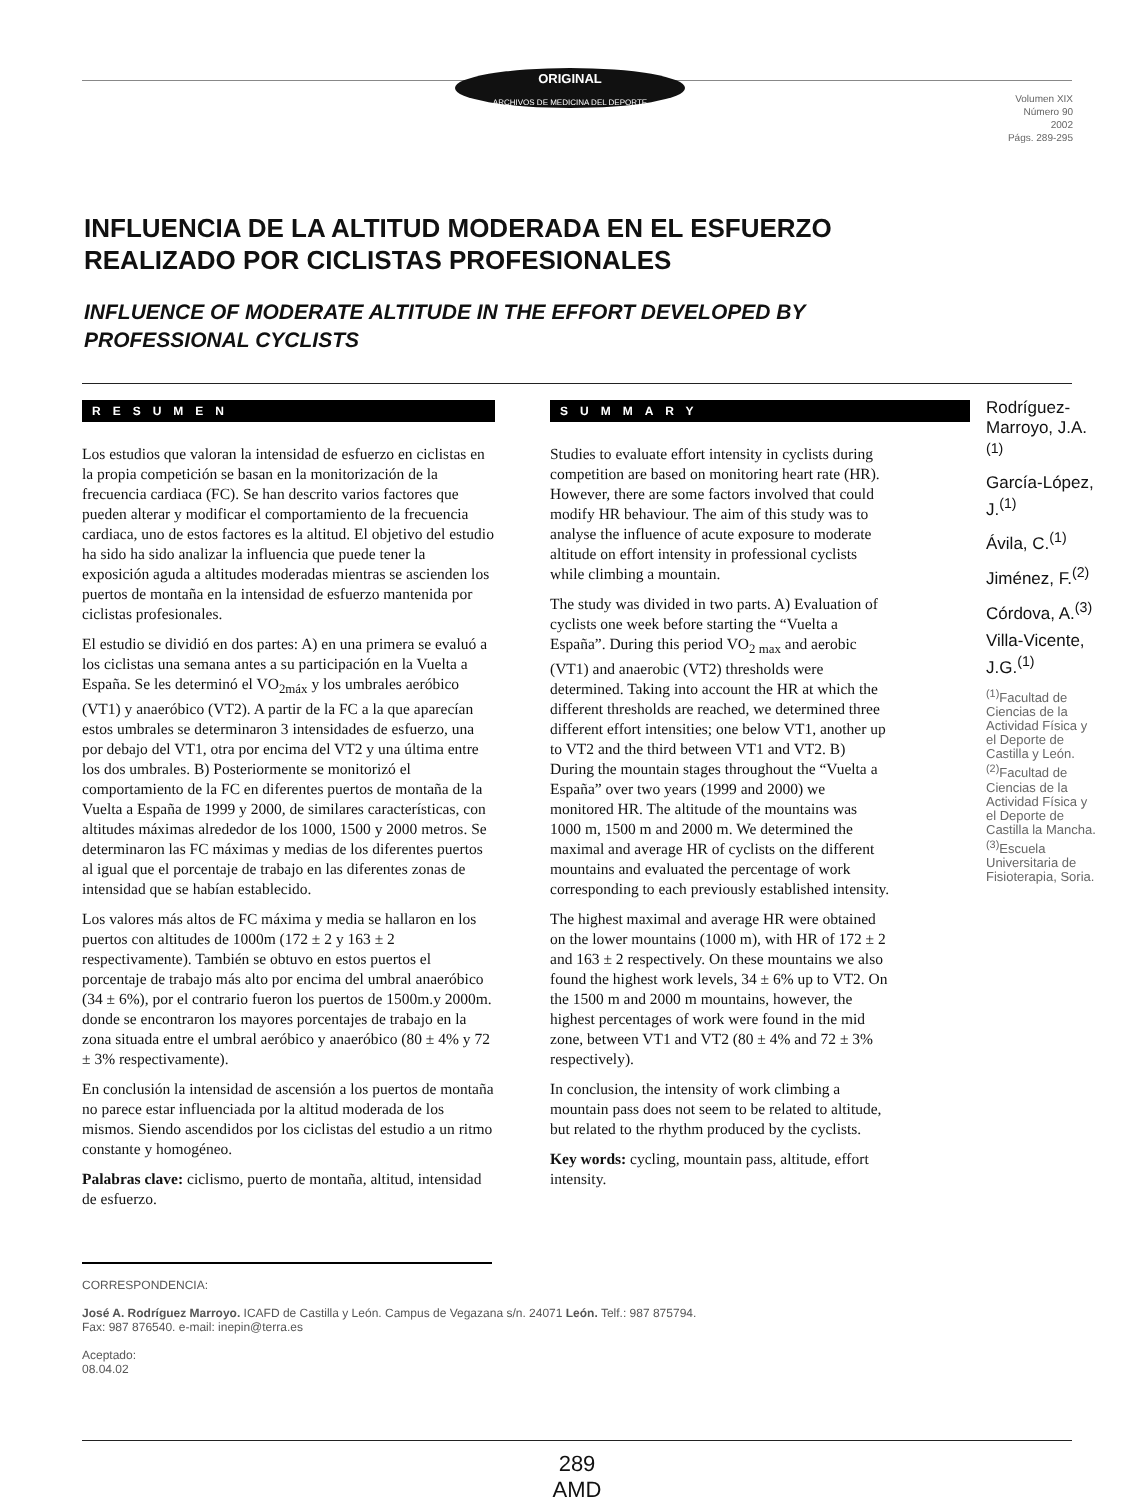ORIGINAL
ARCHIVOS DE MEDICINA DEL DEPORTE
Volumen XIX
Número 90
2002
Págs. 289-295
INFLUENCIA DE LA ALTITUD MODERADA EN EL ESFUERZO REALIZADO POR CICLISTAS PROFESIONALES
INFLUENCE OF MODERATE ALTITUDE IN THE EFFORT DEVELOPED BY PROFESSIONAL CYCLISTS
RESUMEN
Los estudios que valoran la intensidad de esfuerzo en ciclistas en la propia competición se basan en la monitorización de la frecuencia cardiaca (FC). Se han descrito varios factores que pueden alterar y modificar el comportamiento de la frecuencia cardiaca, uno de estos factores es la altitud. El objetivo del estudio ha sido ha sido analizar la influencia que puede tener la exposición aguda a altitudes moderadas mientras se ascienden los puertos de montaña en la intensidad de esfuerzo mantenida por ciclistas profesionales.
El estudio se dividió en dos partes: A) en una primera se evaluó a los ciclistas una semana antes a su participación en la Vuelta a España. Se les determinó el VO<sub>2máx</sub> y los umbrales aeróbico (VT1) y anaeróbico (VT2). A partir de la FC a la que aparecían estos umbrales se determinaron 3 intensidades de esfuerzo, una por debajo del VT1, otra por encima del VT2 y una última entre los dos umbrales. B) Posteriormente se monitorizó el comportamiento de la FC en diferentes puertos de montaña de la Vuelta a España de 1999 y 2000, de similares características, con altitudes máximas alrededor de los 1000, 1500 y 2000 metros. Se determinaron las FC máximas y medias de los diferentes puertos al igual que el porcentaje de trabajo en las diferentes zonas de intensidad que se habían establecido.
Los valores más altos de FC máxima y media se hallaron en los puertos con altitudes de 1000m (172 ± 2 y 163 ± 2 respectivamente). También se obtuvo en estos puertos el porcentaje de trabajo más alto por encima del umbral anaeróbico (34 ± 6%), por el contrario fueron los puertos de 1500m.y 2000m. donde se encontraron los mayores porcentajes de trabajo en la zona situada entre el umbral aeróbico y anaeróbico (80 ± 4% y 72 ± 3% respectivamente).
En conclusión la intensidad de ascensión a los puertos de montaña no parece estar influenciada por la altitud moderada de los mismos. Siendo ascendidos por los ciclistas del estudio a un ritmo constante y homogéneo.
Palabras clave: ciclismo, puerto de montaña, altitud, intensidad de esfuerzo.
SUMMARY
Studies to evaluate effort intensity in cyclists during competition are based on monitoring heart rate (HR). However, there are some factors involved that could modify HR behaviour. The aim of this study was to analyse the influence of acute exposure to moderate altitude on effort intensity in professional cyclists while climbing a mountain.
The study was divided in two parts. A) Evaluation of cyclists one week before starting the “Vuelta a España”. During this period VO<sub>2 max</sub> and aerobic (VT1) and anaerobic (VT2) thresholds were determined. Taking into account the HR at which the different thresholds are reached, we determined three different effort intensities; one below VT1, another up to VT2 and the third between VT1 and VT2. B) During the mountain stages throughout the “Vuelta a España” over two years (1999 and 2000) we monitored HR. The altitude of the mountains was 1000 m, 1500 m and 2000 m. We determined the maximal and average HR of cyclists on the different mountains and evaluated the percentage of work corresponding to each previously established intensity.
The highest maximal and average HR were obtained on the lower mountains (1000 m), with HR of 172 ± 2 and 163 ± 2 respectively. On these mountains we also found the highest work levels, 34 ± 6% up to VT2. On the 1500 m and 2000 m mountains, however, the highest percentages of work were found in the mid zone, between VT1 and VT2 (80 ± 4% and 72 ± 3% respectively).
In conclusion, the intensity of work climbing a mountain pass does not seem to be related to altitude, but related to the rhythm produced by the cyclists.
Key words: cycling, mountain pass, altitude, effort intensity.
Rodríguez-Marroyo, J.A.<sup>(1)</sup>
García-López, J.<sup>(1)</sup>
Ávila, C.<sup>(1)</sup>
Jiménez, F.<sup>(2)</sup>
Córdova, A.<sup>(3)</sup>
Villa-Vicente, J.G.<sup>(1)</sup>
<sup>(1)</sup> Facultad de Ciencias de la Actividad Física y el Deporte de Castilla y León. <sup>(2)</sup>Facultad de Ciencias de la Actividad Física y el Deporte de Castilla la Mancha. <sup>(3)</sup>Escuela Universitaria de Fisioterapia, Soria.
CORRESPONDENCIA:
José A. Rodríguez Marroyo. ICAFD de Castilla y León. Campus de Vegazana s/n. 24071 León. Telf.: 987 875794.
Fax: 987 876540. e-mail: inepin@terra.es
Aceptado:
08.04.02
289
AMD